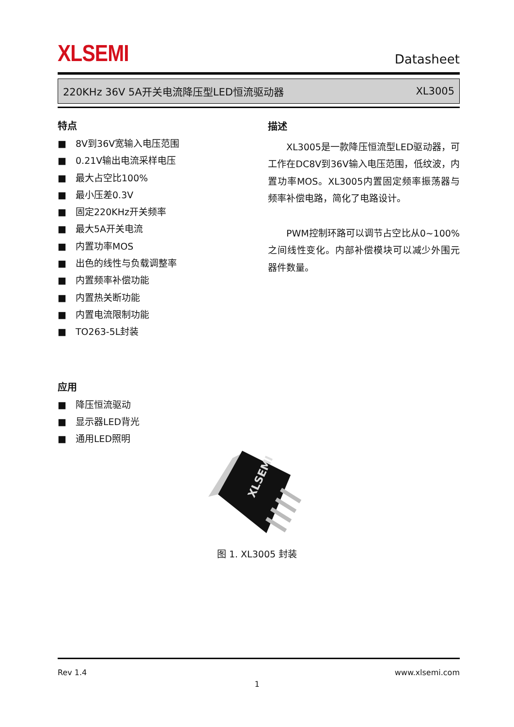XLSEMI
Datasheet
220KHz 36V 5A开关电流降压型LED恒流驱动器 XL3005
特点
■ 8V到36V宽输入电压范围
■ 0.21V输出电流采样电压
■ 最大占空比100%
■ 最小压差0.3V
■ 固定220KHz开关频率
■ 最大5A开关电流
■ 内置功率MOS
■ 出色的线性与负载调整率
■ 内置频率补偿功能
■ 内置热关断功能
■ 内置电流限制功能
■ TO263-5L封装
应用
■ 降压恒流驱动
■ 显示器LED背光
■ 通用LED照明
描述
  XL3005是一款降压恒流型LED驱动器，可工作在DC8V到36V输入电压范围，低纹波，内置功率MOS。XL3005内置固定频率振荡器与频率补偿电路，简化了电路设计。
  PWM控制环路可以调节占空比从0~100%之间线性变化。内部补偿模块可以减少外围元器件数量。
XLSEMI
图 1. XL3005 封装
Rev 1.4 www.xlsemi.com
1